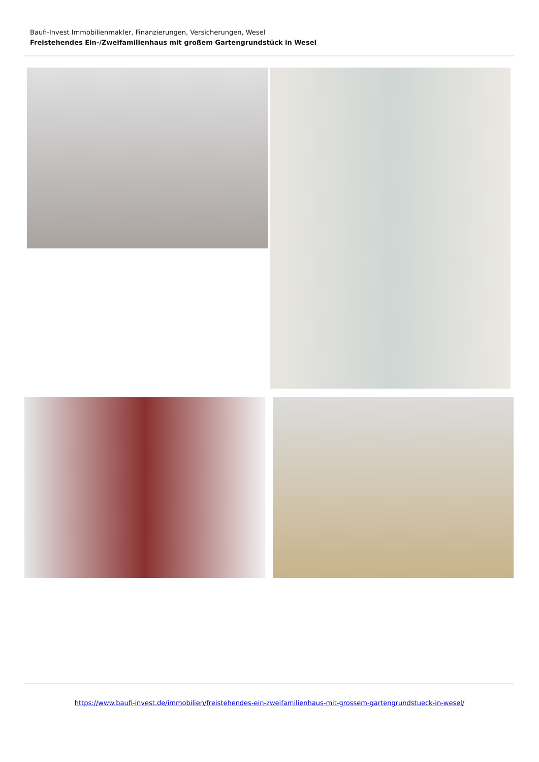Baufi-Invest Immobilienmakler, Finanzierungen, Versicherungen, Wesel
Freistehendes Ein-/Zweifamilienhaus mit großem Gartengrundstück in Wesel
https://www.baufi-invest.de/immobilien/freistehendes-ein-zweifamilienhaus-mit-grossem-gartengrundstueck-in-wesel/